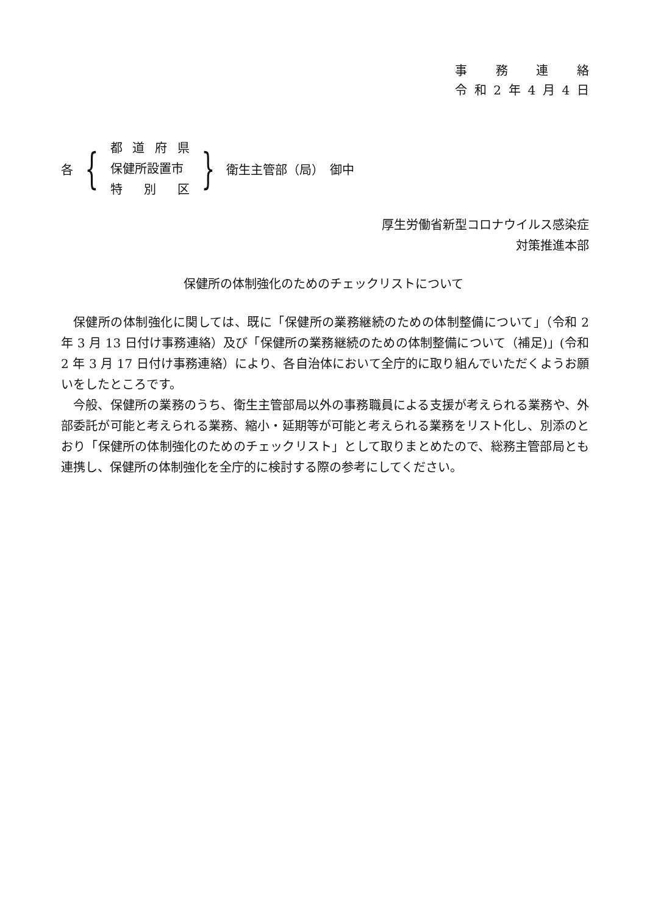事務連絡
令和 2 年 4 月 4 日
各 {
都道府県
保健所設置市
特 別 区
} 衛生主管部（局）　御中
厚生労働省新型コロナウイルス感染症
対策推進本部
保健所の体制強化のためのチェックリストについて
保健所の体制強化に関しては、既に「保健所の業務継続のための体制整備について」（令和 2 年 3 月 13 日付け事務連絡）及び「保健所の業務継続のための体制整備について（補足)」(令和 2 年 3 月 17 日付け事務連絡）により、各自治体において全庁的に取り組んでいただくようお願いをしたところです。
今般、保健所の業務のうち、衛生主管部局以外の事務職員による支援が考えられる業務や、外部委託が可能と考えられる業務、縮小・延期等が可能と考えられる業務をリスト化し、別添のとおり「保健所の体制強化のためのチェックリスト」として取りまとめたので、総務主管部局とも連携し、保健所の体制強化を全庁的に検討する際の参考にしてください。